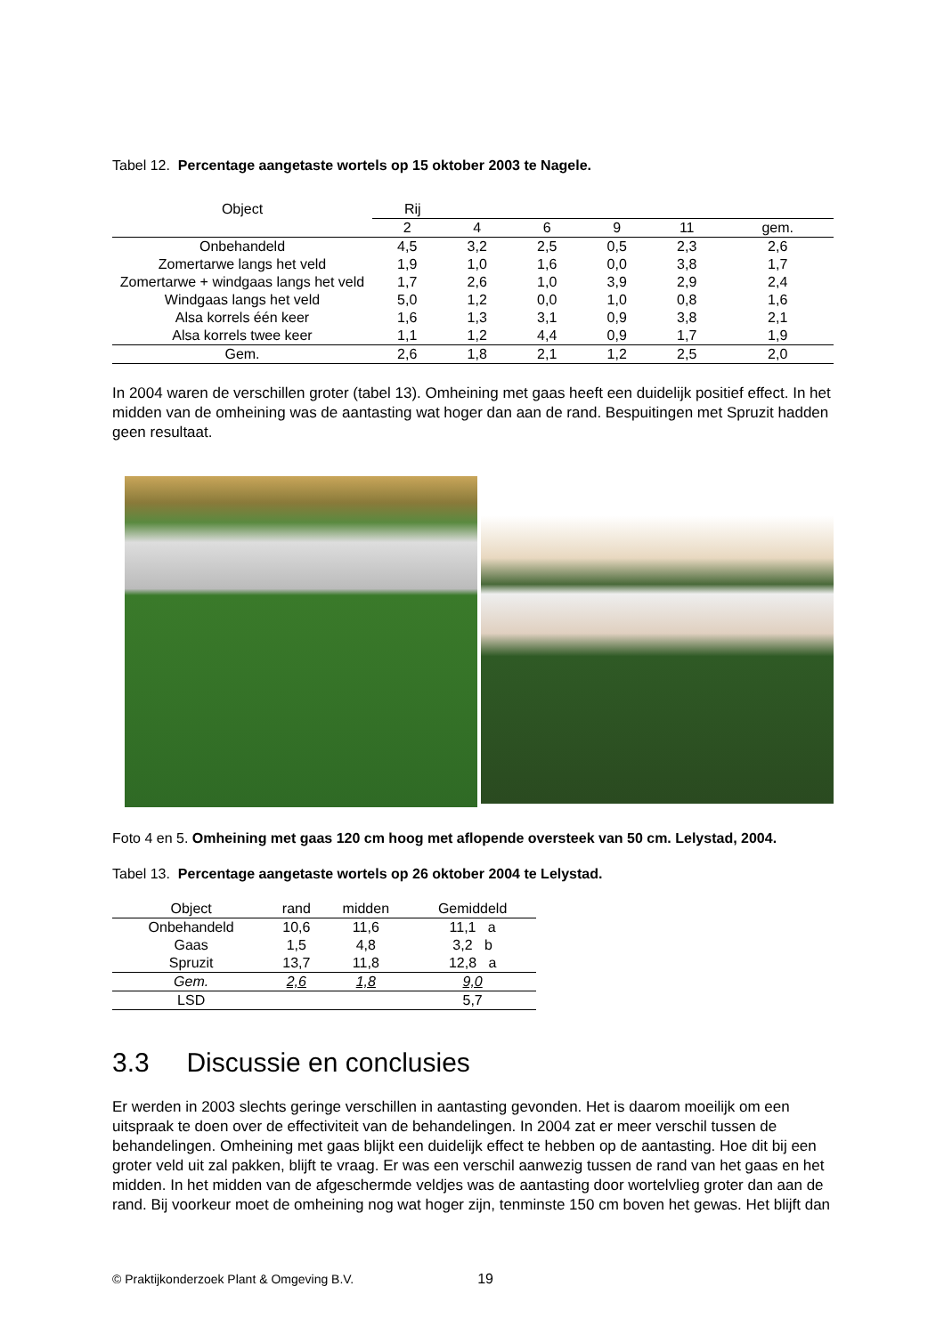Tabel 12. Percentage aangetaste wortels op 15 oktober 2003 te Nagele.
| Object | Rij | | | | | |
| --- | --- | --- | --- | --- | --- | --- |
| | 2 | 4 | 6 | 9 | 11 | gem. |
| Onbehandeld | 4,5 | 3,2 | 2,5 | 0,5 | 2,3 | 2,6 |
| Zomertarwe langs het veld | 1,9 | 1,0 | 1,6 | 0,0 | 3,8 | 1,7 |
| Zomertarwe + windgaas langs het veld | 1,7 | 2,6 | 1,0 | 3,9 | 2,9 | 2,4 |
| Windgaas langs het veld | 5,0 | 1,2 | 0,0 | 1,0 | 0,8 | 1,6 |
| Alsa korrels één keer | 1,6 | 1,3 | 3,1 | 0,9 | 3,8 | 2,1 |
| Alsa korrels twee keer | 1,1 | 1,2 | 4,4 | 0,9 | 1,7 | 1,9 |
| Gem. | 2,6 | 1,8 | 2,1 | 1,2 | 2,5 | 2,0 |
In 2004 waren de verschillen groter (tabel 13). Omheining met gaas heeft een duidelijk positief effect. In het midden van de omheining was de aantasting wat hoger dan aan de rand. Bespuitingen met Spruzit hadden geen resultaat.
Foto 4 en 5. Omheining met gaas 120 cm hoog met aflopende oversteek van 50 cm. Lelystad, 2004.
Tabel 13. Percentage aangetaste wortels op 26 oktober 2004 te Lelystad.
| Object | rand | midden | Gemiddeld |
| --- | --- | --- | --- |
| Onbehandeld | 10,6 | 11,6 | 11,1 a |
| Gaas | 1,5 | 4,8 | 3,2 b |
| Spruzit | 13,7 | 11,8 | 12,8 a |
| Gem. | 2,6 | 1,8 | 9,0 |
| LSD | | | 5,7 |
3.3 Discussie en conclusies
Er werden in 2003 slechts geringe verschillen in aantasting gevonden. Het is daarom moeilijk om een uitspraak te doen over de effectiviteit van de behandelingen. In 2004 zat er meer verschil tussen de behandelingen. Omheining met gaas blijkt een duidelijk effect te hebben op de aantasting. Hoe dit bij een groter veld uit zal pakken, blijft te vraag. Er was een verschil aanwezig tussen de rand van het gaas en het midden. In het midden van de afgeschermde veldjes was de aantasting door wortelvlieg groter dan aan de rand. Bij voorkeur moet de omheining nog wat hoger zijn, tenminste 150 cm boven het gewas. Het blijft dan
© Praktijkonderzoek Plant & Omgeving B.V. 19